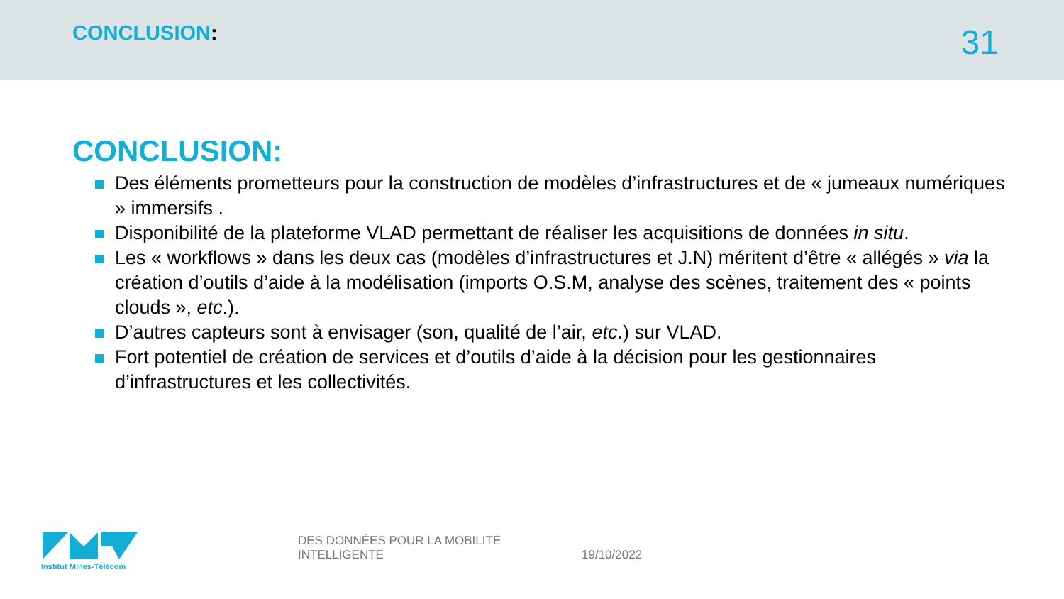CONCLUSION:
31
CONCLUSION:
Des éléments prometteurs pour la construction de modèles d’infrastructures et de « jumeaux numériques » immersifs .
Disponibilité de la plateforme VLAD permettant de réaliser les acquisitions de données in situ.
Les « workflows » dans les deux cas (modèles d’infrastructures et J.N) méritent d’être « allégés » via la création d’outils d’aide à la modélisation (imports O.S.M, analyse des scènes, traitement des « points clouds », etc.).
D’autres capteurs sont à envisager (son, qualité de l’air, etc.) sur VLAD.
Fort potentiel de création de services et d’outils d’aide à la décision pour les gestionnaires d’infrastructures et les collectivités.
Institut Mines-Télécom
DES DONNÉES POUR LA MOBILITÉ INTELLIGENTE
19/10/2022